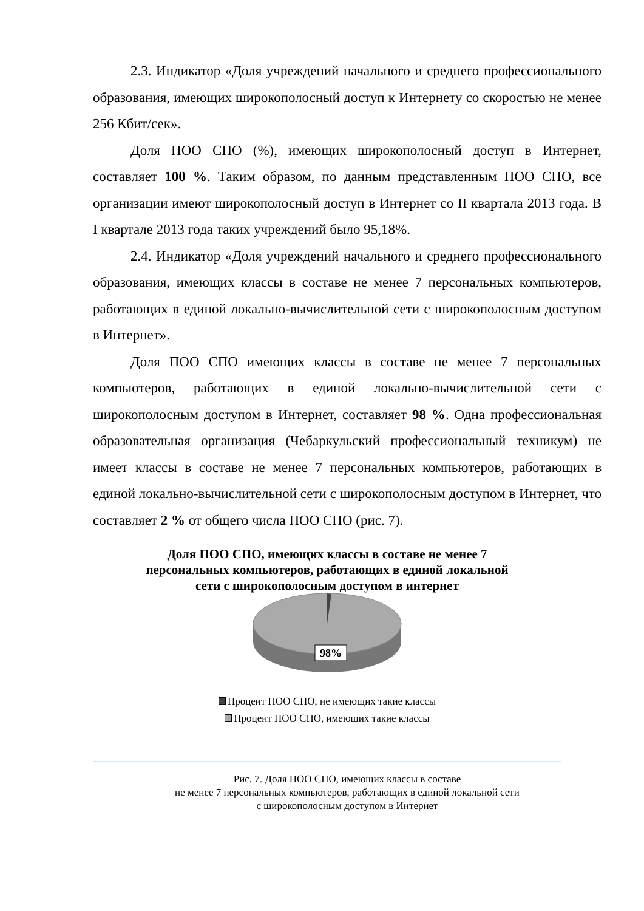2.3. Индикатор «Доля учреждений начального и среднего профессионального образования, имеющих широкополосный доступ к Интернету со скоростью не менее 256 Кбит/сек».
Доля ПОО СПО (%), имеющих широкополосный доступ в Интернет, составляет 100 %. Таким образом, по данным представленным ПОО СПО, все организации имеют широкополосный доступ в Интернет со II квартала 2013 года. В I квартале 2013 года таких учреждений было 95,18%.
2.4. Индикатор «Доля учреждений начального и среднего профессионального образования, имеющих классы в составе не менее 7 персональных компьютеров, работающих в единой локально-вычислительной сети с широкополосным доступом в Интернет».
Доля ПОО СПО имеющих классы в составе не менее 7 персональных компьютеров, работающих в единой локально-вычислительной сети с широкополосным доступом в Интернет, составляет 98 %. Одна профессиональная образовательная организация (Чебаркульский профессиональный техникум) не имеет классы в составе не менее 7 персональных компьютеров, работающих в единой локально-вычислительной сети с широкополосным доступом в Интернет, что составляет 2 % от общего числа ПОО СПО (рис. 7).
Доля ПОО СПО, имеющих классы в составе не менее 7 персональных компьютеров, работающих в единой локальной сети с широкополосным доступом в интернет
98%
Процент ПОО СПО, не имеющих такие классы
Процент ПОО СПО, имеющих такие классы
2%
Рис. 7. Доля ПОО СПО, имеющих классы в составе
не менее 7 персональных компьютеров, работающих в единой локальной сети
с широкополосным доступом в Интернет